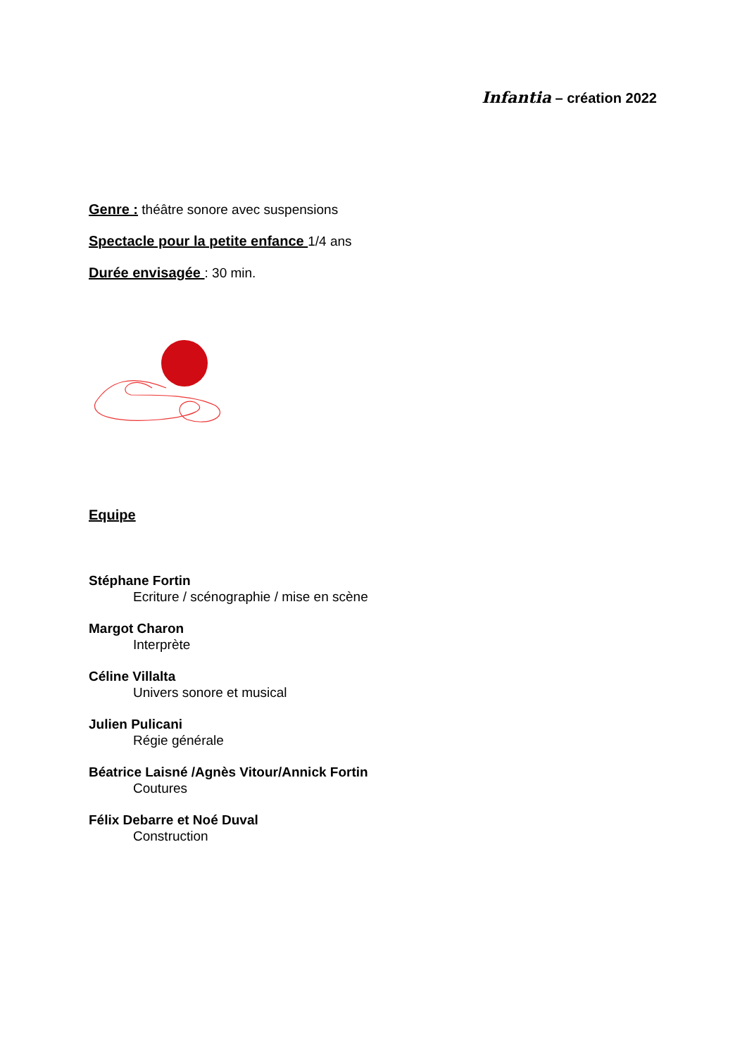Infantia – création 2022
Genre : théâtre sonore avec suspensions
Spectacle pour la petite enfance 1/4 ans
Durée envisagée : 30 min.
Equipe
Stéphane Fortin
Ecriture / scénographie / mise en scène
Margot Charon
Interprète
Céline Villalta
Univers sonore et musical
Julien Pulicani
Régie générale
Béatrice Laisné /Agnès Vitour/Annick Fortin
Coutures
Félix Debarre et Noé Duval
Construction